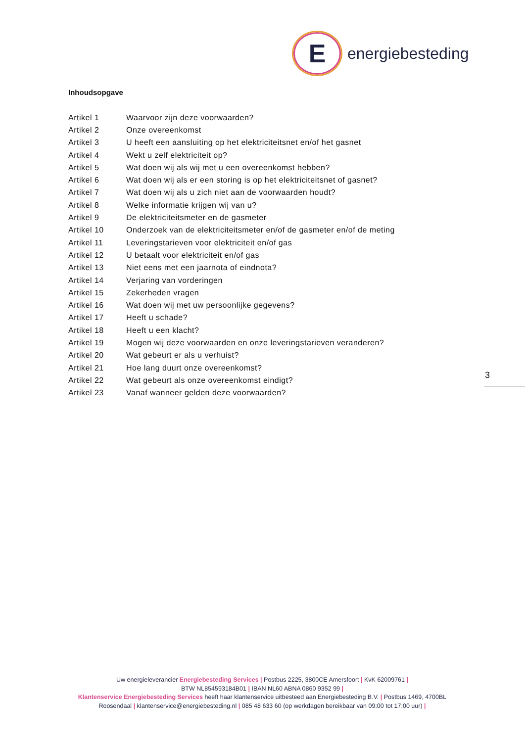E
energiebesteding
Inhoudsopgave
Artikel 1 Waarvoor zijn deze voorwaarden?
Artikel 2 Onze overeenkomst
Artikel 3 U heeft een aansluiting op het elektriciteitsnet en/of het gasnet
Artikel 4 Wekt u zelf elektriciteit op?
Artikel 5 Wat doen wij als wij met u een overeenkomst hebben?
Artikel 6 Wat doen wij als er een storing is op het elektriciteitsnet of gasnet?
Artikel 7 Wat doen wij als u zich niet aan de voorwaarden houdt?
Artikel 8 Welke informatie krijgen wij van u?
Artikel 9 De elektriciteitsmeter en de gasmeter
Artikel 10 Onderzoek van de elektriciteitsmeter en/of de gasmeter en/of de meting
Artikel 11 Leveringstarieven voor elektriciteit en/of gas
Artikel 12 U betaalt voor elektriciteit en/of gas
Artikel 13 Niet eens met een jaarnota of eindnota?
Artikel 14 Verjaring van vorderingen
Artikel 15 Zekerheden vragen
Artikel 16 Wat doen wij met uw persoonlijke gegevens?
Artikel 17 Heeft u schade?
Artikel 18 Heeft u een klacht?
Artikel 19 Mogen wij deze voorwaarden en onze leveringstarieven veranderen?
Artikel 20 Wat gebeurt er als u verhuist?
Artikel 21 Hoe lang duurt onze overeenkomst?
Artikel 22 Wat gebeurt als onze overeenkomst eindigt?
Artikel 23 Vanaf wanneer gelden deze voorwaarden?
3
Uw energieleverancier Energiebesteding Services | Postbus 2225, 3800CE Amersfoort | KvK 62009761 |
BTW NL854593184B01 | IBAN NL60 ABNA 0860 9352 99 |
Klantenservice Energiebesteding Services heeft haar klantenservice uitbesteed aan Energiebesteding B.V. | Postbus 1469, 4700BL Roosendaal | klantenservice@energiebesteding.nl | 085 48 633 60 (op werkdagen bereikbaar van 09:00 tot 17:00 uur) |